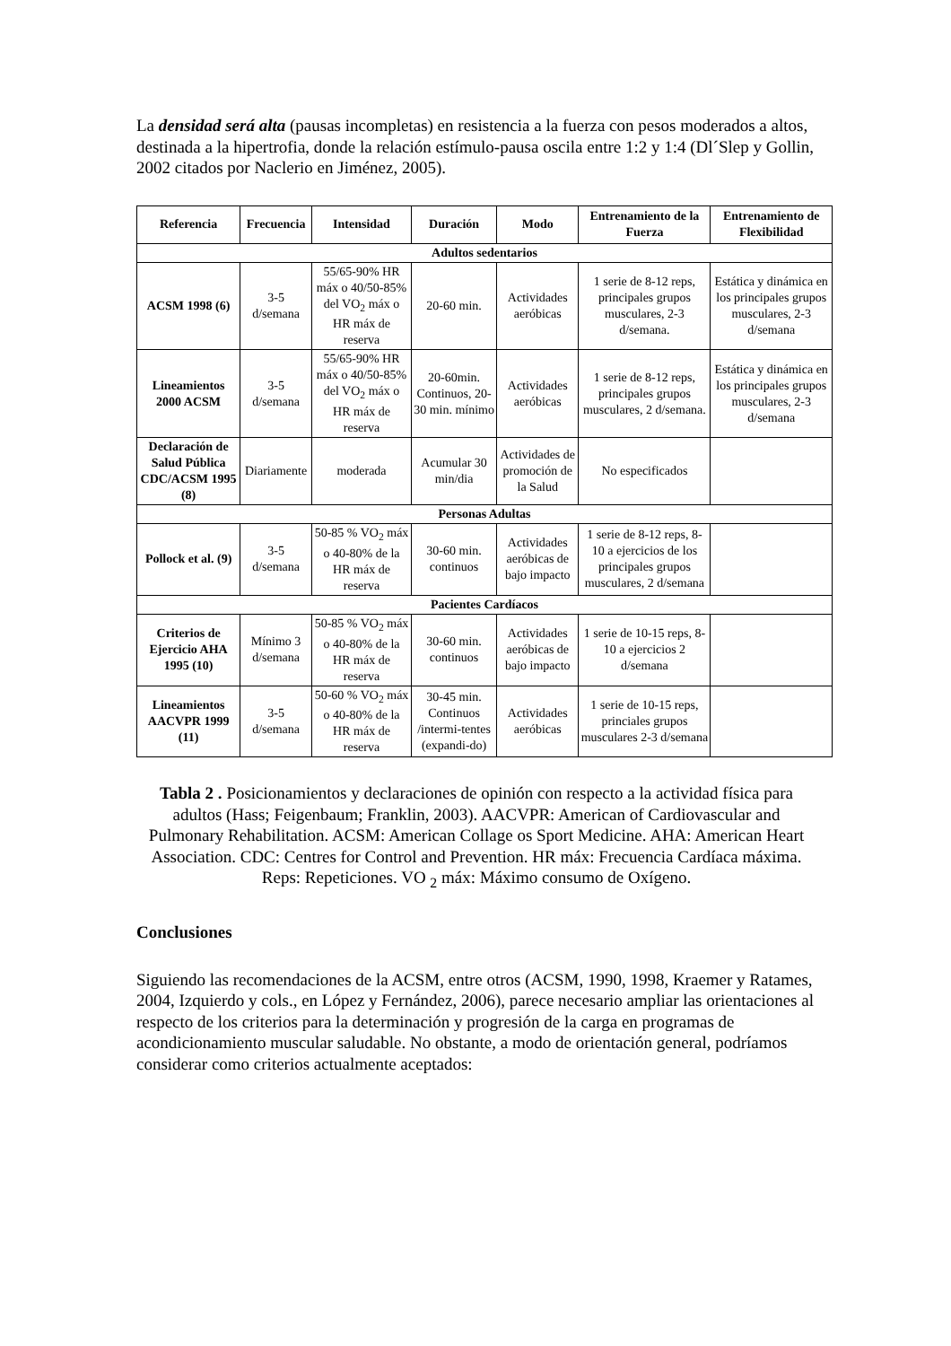La densidad será alta (pausas incompletas) en resistencia a la fuerza con pesos moderados a altos, destinada a la hipertrofia, donde la relación estímulo-pausa oscila entre 1:2 y 1:4 (Dl´Slep y Gollin, 2002 citados por Naclerio en Jiménez, 2005).
| Referencia | Frecuencia | Intensidad | Duración | Modo | Entrenamiento de la Fuerza | Entrenamiento de Flexibilidad |
| --- | --- | --- | --- | --- | --- | --- |
| Adultos sedentarios | | | | | | |
| ACSM 1998 (6) | 3-5 d/semana | 55/65-90% HR máx o 40/50-85% del VO<sub>2</sub> máx o HR máx de reserva | 20-60 min. | Actividades aeróbicas | 1 serie de 8-12 reps, principales grupos musculares, 2-3 d/semana. | Estática y dinámica en los principales grupos musculares, 2-3 d/semana |
| Lineamientos 2000 ACSM | 3-5 d/semana | 55/65-90% HR máx o 40/50-85% del VO<sub>2</sub> máx o HR máx de reserva | 20-60min. Continuos, 20-30 min. mínimo | Actividades aeróbicas | 1 serie de 8-12 reps, principales grupos musculares, 2 d/semana. | Estática y dinámica en los principales grupos musculares, 2-3 d/semana |
| Declaración de Salud Pública CDC/ACSM 1995 (8) | Diariamente | moderada | Acumular 30 min/dia | Actividades de promoción de la Salud | No especificados | |
| Personas Adultas | | | | | | |
| Pollock et al. (9) | 3-5 d/semana | 50-85 % VO<sub>2</sub> máx o 40-80% de la HR máx de reserva | 30-60 min. continuos | Actividades aeróbicas de bajo impacto | 1 serie de 8-12 reps, 8-10 a ejercicios de los principales grupos musculares, 2 d/semana | |
| Pacientes Cardíacos | | | | | | |
| Criterios de Ejercicio AHA 1995 (10) | Mínimo 3 d/semana | 50-85 % VO<sub>2</sub> máx o 40-80% de la HR máx de reserva | 30-60 min. continuos | Actividades aeróbicas de bajo impacto | 1 serie de 10-15 reps, 8-10 a ejercicios 2 d/semana | |
| Lineamientos AACVPR 1999 (11) | 3-5 d/semana | 50-60 % VO<sub>2</sub> máx o 40-80% de la HR máx de reserva | 30-45 min. Continuos /intermi-tentes (expandi-do) | Actividades aeróbicas | 1 serie de 10-15 reps, princiales grupos musculares 2-3 d/semana | |
Tabla 2 . Posicionamientos y declaraciones de opinión con respecto a la actividad física para adultos (Hass; Feigenbaum; Franklin, 2003). AACVPR: American of Cardiovascular and Pulmonary Rehabilitation. ACSM: American Collage os Sport Medicine. AHA: American Heart Association. CDC: Centres for Control and Prevention. HR máx: Frecuencia Cardíaca máxima. Reps: Repeticiones. VO <sub>2</sub> máx: Máximo consumo de Oxígeno.
Conclusiones
Siguiendo las recomendaciones de la ACSM, entre otros (ACSM, 1990, 1998, Kraemer y Ratames, 2004, Izquierdo y cols., en López y Fernández, 2006), parece necesario ampliar las orientaciones al respecto de los criterios para la determinación y progresión de la carga en programas de acondicionamiento muscular saludable. No obstante, a modo de orientación general, podríamos considerar como criterios actualmente aceptados: